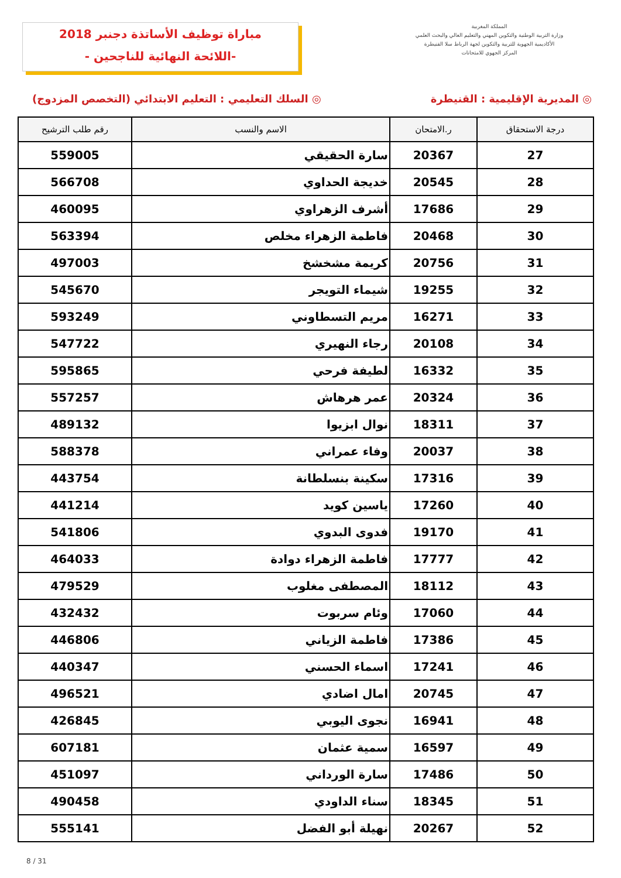مباراة توظيف الأساتذة دجنبر 2018
-اللائحة النهائية للناجحين -
المملكة المغربية
وزارة التربية الوطنية والتكوين المهني والتعليم العالي والبحث العلمي
الأكاديمية الجهوية للتربية والتكوين لجهة الرباط سلا القنيطرة
المركز الجهوي للامتحانات
◎ المديرية الإقليمية : القنيطرة ◎ السلك التعليمي : التعليم الابتدائي (التخصص المزدوج)
| درجة الاستحقاق | ر.الامتحان | الاسم والنسب | رقم طلب الترشيح |
| --- | --- | --- | --- |
| 27 | 20367 | سارة الحقيقي | 559005 |
| 28 | 20545 | خديجة الحداوي | 566708 |
| 29 | 17686 | أشرف الزهراوي | 460095 |
| 30 | 20468 | فاطمة الزهراء مخلص | 563394 |
| 31 | 20756 | كريمة مشخشخ | 497003 |
| 32 | 19255 | شيماء التويجر | 545670 |
| 33 | 16271 | مريم التسطاوني | 593249 |
| 34 | 20108 | رجاء النهيري | 547722 |
| 35 | 16332 | لطيفة فرحي | 595865 |
| 36 | 20324 | عمر هرهاش | 557257 |
| 37 | 18311 | نوال ابزيوا | 489132 |
| 38 | 20037 | وفاء عمراني | 588378 |
| 39 | 17316 | سكينة بنسلطانة | 443754 |
| 40 | 17260 | ياسين كويد | 441214 |
| 41 | 19170 | فدوى البدوي | 541806 |
| 42 | 17777 | فاطمة الزهراء دوادة | 464033 |
| 43 | 18112 | المصطفى مغلوب | 479529 |
| 44 | 17060 | وئام سربوت | 432432 |
| 45 | 17386 | فاطمة الزياني | 446806 |
| 46 | 17241 | اسماء الحسني | 440347 |
| 47 | 20745 | امال اضادي | 496521 |
| 48 | 16941 | نجوى اليوبي | 426845 |
| 49 | 16597 | سمية عثمان | 607181 |
| 50 | 17486 | سارة الورداني | 451097 |
| 51 | 18345 | سناء الداودي | 490458 |
| 52 | 20267 | نهيلة أبو الفضل | 555141 |
8 / 31